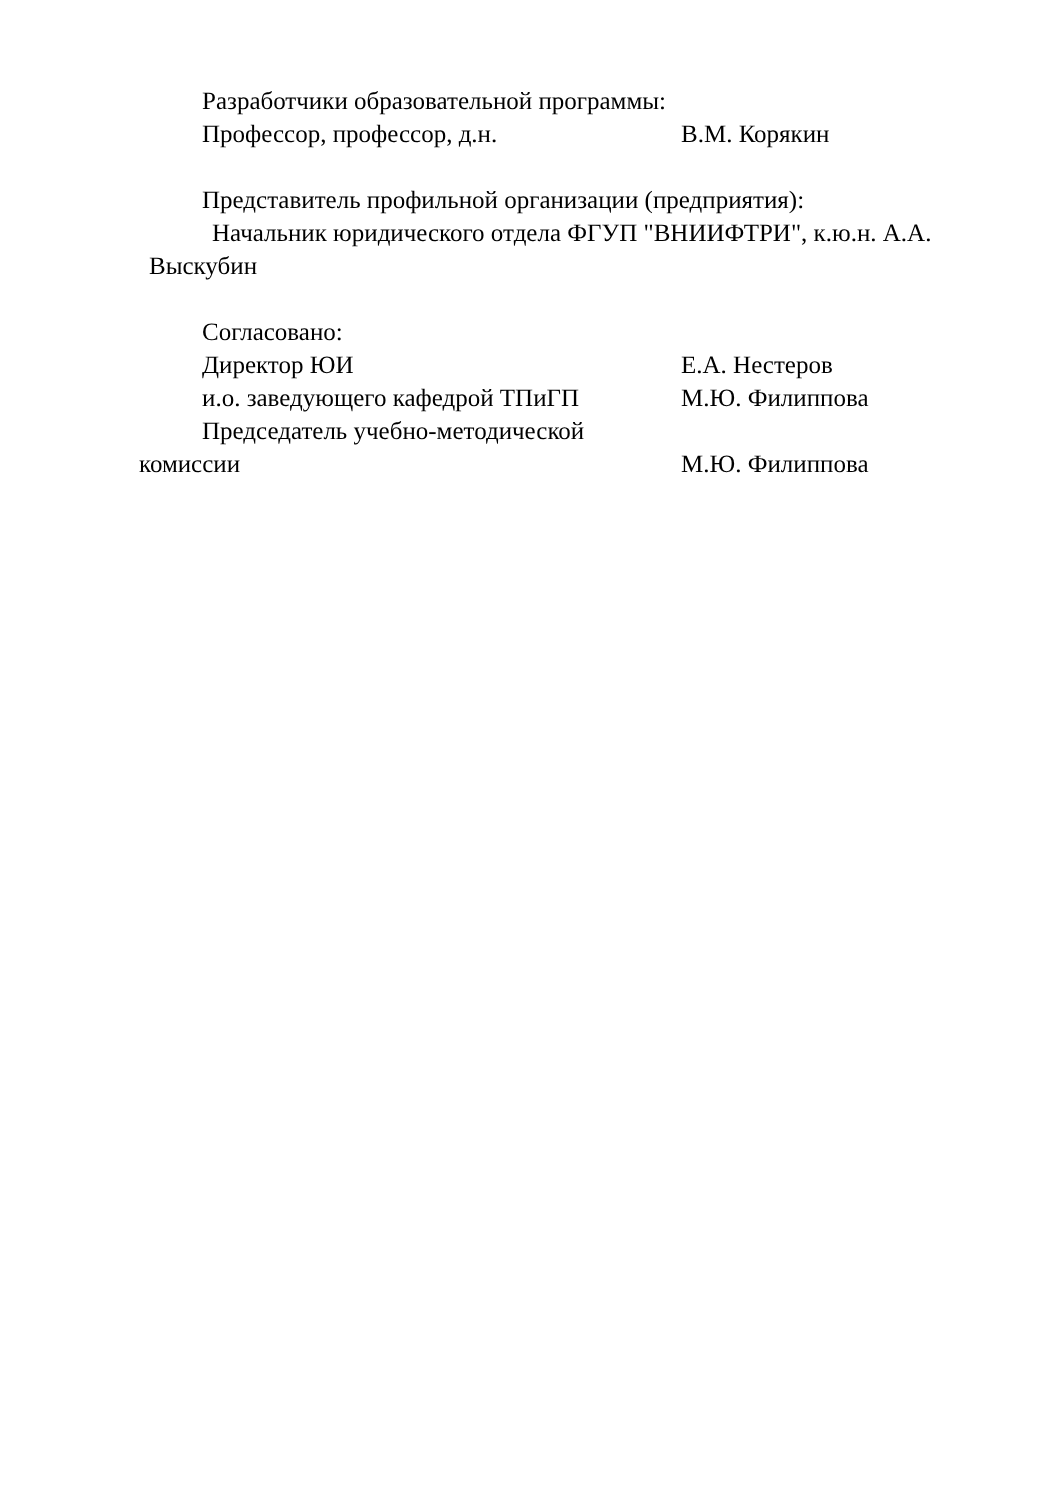Разработчики образовательной программы:
Профессор, профессор, д.н. В.М. Корякин
Представитель профильной организации (предприятия):
Начальник юридического отдела ФГУП "ВНИИФТРИ", к.ю.н. А.А.
Выскубин
Согласовано:
Директор ЮИ Е.А. Нестеров
и.о. заведующего кафедрой ТПиГП М.Ю. Филиппова
Председатель учебно-методической
комиссии М.Ю. Филиппова